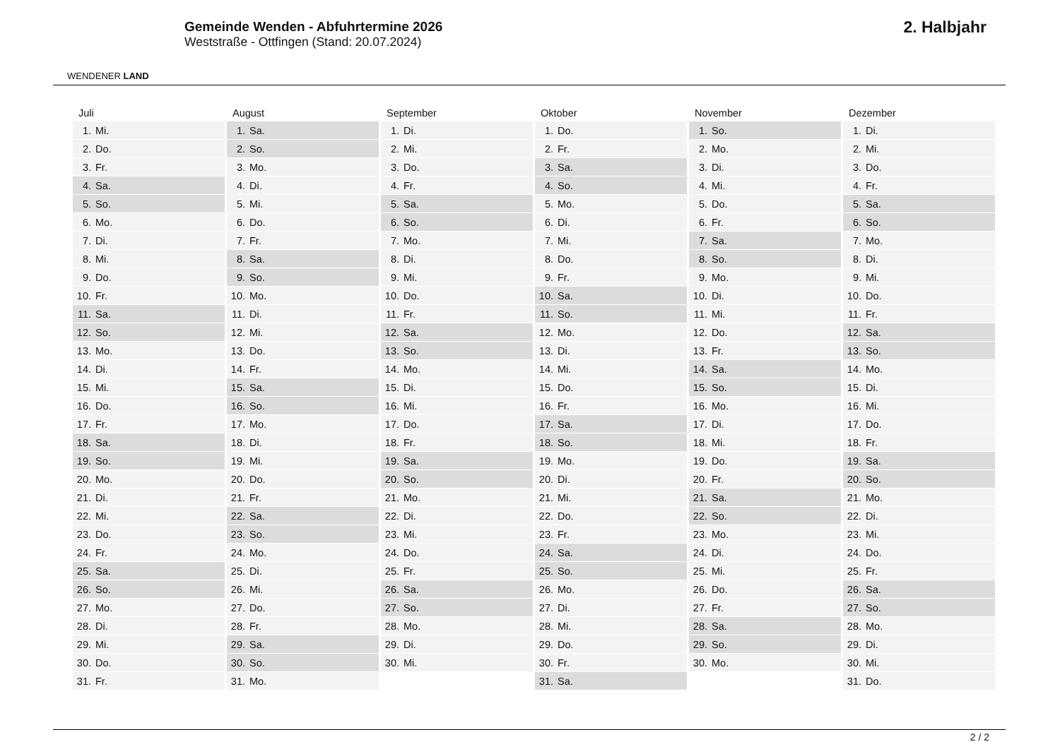WENDENER LAND
Gemeinde Wenden - Abfuhrtermine 2026
Weststraße - Ottfingen (Stand: 20.07.2024)
2. Halbjahr
| Juli | August | September | Oktober | November | Dezember |
| --- | --- | --- | --- | --- | --- |
| 1. Mi. | 1. Sa. | 1. Di. | 1. Do. | 1. So. | 1. Di. |
| 2. Do. | 2. So. | 2. Mi. | 2. Fr. | 2. Mo. | 2. Mi. |
| 3. Fr. | 3. Mo. | 3. Do. | 3. Sa. | 3. Di. | 3. Do. |
| 4. Sa. | 4. Di. | 4. Fr. | 4. So. | 4. Mi. | 4. Fr. |
| 5. So. | 5. Mi. | 5. Sa. | 5. Mo. | 5. Do. | 5. Sa. |
| 6. Mo. | 6. Do. | 6. So. | 6. Di. | 6. Fr. | 6. So. |
| 7. Di. | 7. Fr. | 7. Mo. | 7. Mi. | 7. Sa. | 7. Mo. |
| 8. Mi. | 8. Sa. | 8. Di. | 8. Do. | 8. So. | 8. Di. |
| 9. Do. | 9. So. | 9. Mi. | 9. Fr. | 9. Mo. | 9. Mi. |
| 10. Fr. | 10. Mo. | 10. Do. | 10. Sa. | 10. Di. | 10. Do. |
| 11. Sa. | 11. Di. | 11. Fr. | 11. So. | 11. Mi. | 11. Fr. |
| 12. So. | 12. Mi. | 12. Sa. | 12. Mo. | 12. Do. | 12. Sa. |
| 13. Mo. | 13. Do. | 13. So. | 13. Di. | 13. Fr. | 13. So. |
| 14. Di. | 14. Fr. | 14. Mo. | 14. Mi. | 14. Sa. | 14. Mo. |
| 15. Mi. | 15. Sa. | 15. Di. | 15. Do. | 15. So. | 15. Di. |
| 16. Do. | 16. So. | 16. Mi. | 16. Fr. | 16. Mo. | 16. Mi. |
| 17. Fr. | 17. Mo. | 17. Do. | 17. Sa. | 17. Di. | 17. Do. |
| 18. Sa. | 18. Di. | 18. Fr. | 18. So. | 18. Mi. | 18. Fr. |
| 19. So. | 19. Mi. | 19. Sa. | 19. Mo. | 19. Do. | 19. Sa. |
| 20. Mo. | 20. Do. | 20. So. | 20. Di. | 20. Fr. | 20. So. |
| 21. Di. | 21. Fr. | 21. Mo. | 21. Mi. | 21. Sa. | 21. Mo. |
| 22. Mi. | 22. Sa. | 22. Di. | 22. Do. | 22. So. | 22. Di. |
| 23. Do. | 23. So. | 23. Mi. | 23. Fr. | 23. Mo. | 23. Mi. |
| 24. Fr. | 24. Mo. | 24. Do. | 24. Sa. | 24. Di. | 24. Do. |
| 25. Sa. | 25. Di. | 25. Fr. | 25. So. | 25. Mi. | 25. Fr. |
| 26. So. | 26. Mi. | 26. Sa. | 26. Mo. | 26. Do. | 26. Sa. |
| 27. Mo. | 27. Do. | 27. So. | 27. Di. | 27. Fr. | 27. So. |
| 28. Di. | 28. Fr. | 28. Mo. | 28. Mi. | 28. Sa. | 28. Mo. |
| 29. Mi. | 29. Sa. | 29. Di. | 29. Do. | 29. So. | 29. Di. |
| 30. Do. | 30. So. | 30. Mi. | 30. Fr. | 30. Mo. | 30. Mi. |
| 31. Fr. | 31. Mo. | | 31. Sa. | | 31. Do. |
2 / 2